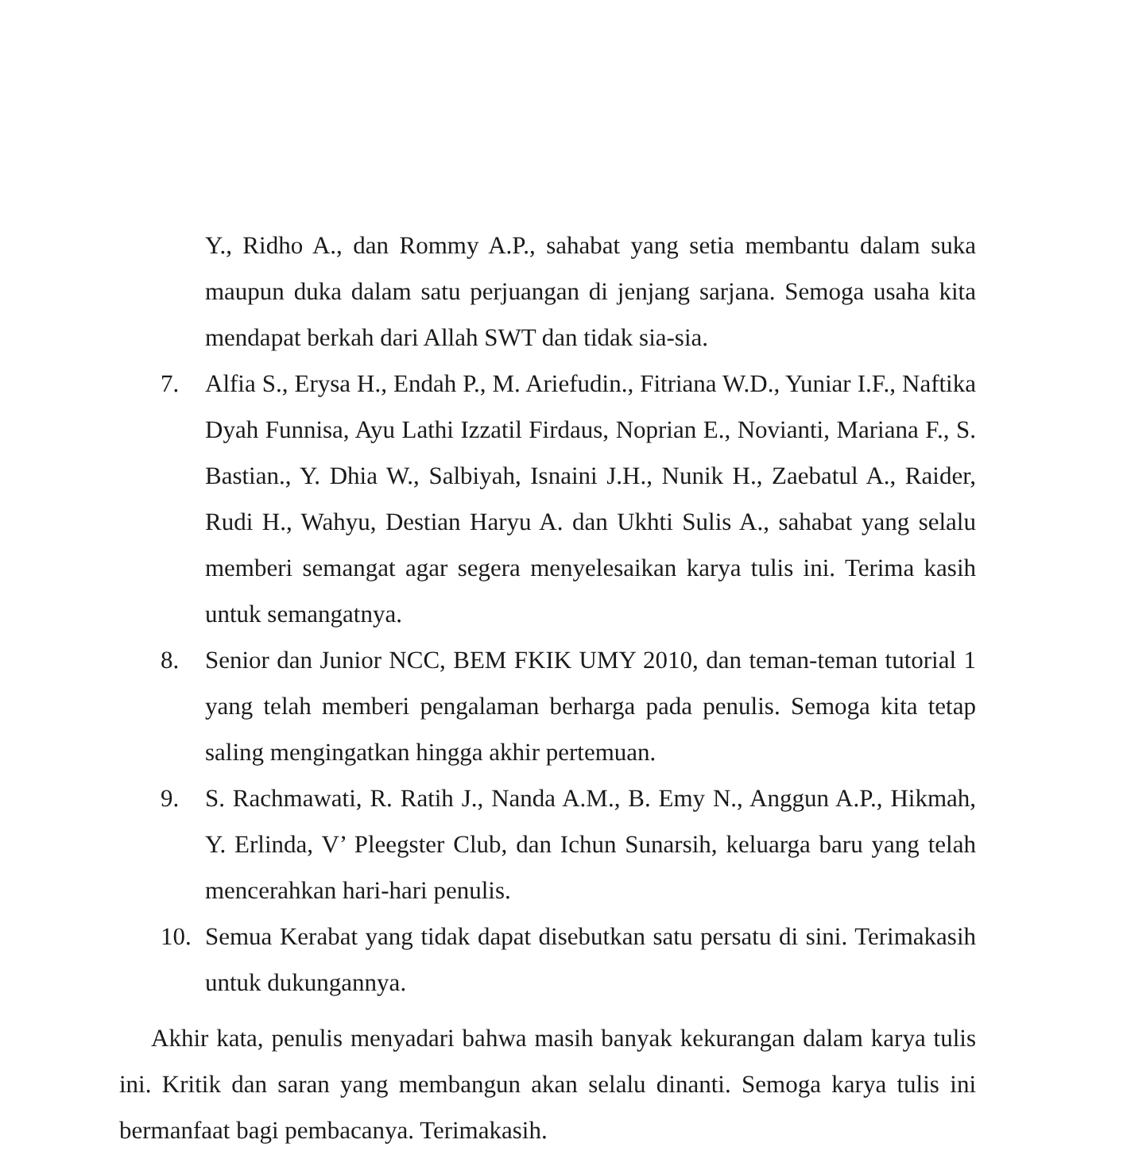Y., Ridho A., dan Rommy A.P., sahabat yang setia membantu dalam suka maupun duka dalam satu perjuangan di jenjang sarjana. Semoga usaha kita mendapat berkah dari Allah SWT dan tidak sia-sia.
7. Alfia S., Erysa H., Endah P., M. Ariefudin., Fitriana W.D., Yuniar I.F., Naftika Dyah Funnisa, Ayu Lathi Izzatil Firdaus, Noprian E., Novianti, Mariana F., S. Bastian., Y. Dhia W., Salbiyah, Isnaini J.H., Nunik H., Zaebatul A., Raider, Rudi H., Wahyu, Destian Haryu A. dan Ukhti Sulis A., sahabat yang selalu memberi semangat agar segera menyelesaikan karya tulis ini. Terima kasih untuk semangatnya.
8. Senior dan Junior NCC, BEM FKIK UMY 2010, dan teman-teman tutorial 1 yang telah memberi pengalaman berharga pada penulis. Semoga kita tetap saling mengingatkan hingga akhir pertemuan.
9. S. Rachmawati, R. Ratih J., Nanda A.M., B. Emy N., Anggun A.P., Hikmah, Y. Erlinda, V’ Pleegster Club, dan Ichun Sunarsih, keluarga baru yang telah mencerahkan hari-hari penulis.
10. Semua Kerabat yang tidak dapat disebutkan satu persatu di sini. Terimakasih untuk dukungannya.
Akhir kata, penulis menyadari bahwa masih banyak kekurangan dalam karya tulis ini. Kritik dan saran yang membangun akan selalu dinanti. Semoga karya tulis ini bermanfaat bagi pembacanya. Terimakasih.